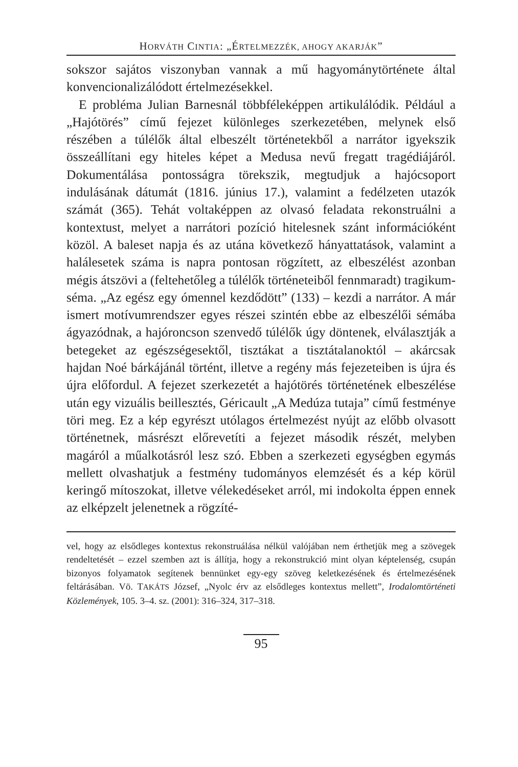HORVÁTH CINTIA: „ÉRTELMEZZÉK, AHOGY AKARJÁK”
sokszor sajátos viszonyban vannak a mű hagyománytörténete által konvencionalizálódott értelmezésekkel.
E probléma Julian Barnesnál többféleképpen artikulálódik. Például a „Hajótörés” című fejezet különleges szerkezetében, melynek első részében a túlélők által elbeszélt történetekből a narrátor igyekszik összeállítani egy hiteles képet a Medusa nevű fregatt tragédiájáról. Dokumentálása pontosságra törekszik, megtudjuk a hajócsoport indulásának dátumát (1816. június 17.), valamint a fedélzeten utazók számát (365). Tehát voltaképpen az olvasó feladata rekonstruálni a kontextust, melyet a narrátori pozíció hitelesnek szánt információként közöl. A baleset napja és az utána következő hányattatások, valamint a halálesetek száma is napra pontosan rögzített, az elbeszélést azonban mégis átszövi a (feltehetőleg a túlélők történeteiből fennmaradt) tragikum-séma. „Az egész egy ómennel kezdődött” (133) – kezdi a narrátor. A már ismert motívumrendszer egyes részei szintén ebbe az elbeszélői sémába ágyazódnak, a hajóroncson szenvedő túlélők úgy döntenek, elválasztják a betegeket az egészségesektől, tisztákat a tisztátalanoktól – akárcsak hajdan Noé bárkájánál történt, illetve a regény más fejezeteiben is újra és újra előfordul. A fejezet szerkezetét a hajótörés történetének elbeszélése után egy vizuális beillesztés, Géricault „A Medúza tutaja” című festménye töri meg. Ez a kép egyrészt utólagos értelmezést nyújt az előbb olvasott történetnek, másrészt előrevetíti a fejezet második részét, melyben magáról a műalkotásról lesz szó. Ebben a szerkezeti egységben egymás mellett olvashatjuk a festmény tudományos elemzését és a kép körül keringő mítoszokat, illetve vélekedéseket arról, mi indokolta éppen ennek az elképzelt jelenetnek a rögzíté-
vel, hogy az elsődleges kontextus rekonstruálása nélkül valójában nem érthetjük meg a szövegek rendeltetését – ezzel szemben azt is állítja, hogy a rekonstrukció mint olyan képtelenség, csupán bizonyos folyamatok segítenek bennünket egy-egy szöveg keletkezésének és értelmezésének feltárásában. Vö. TAKÁTS József, „Nyolc érv az elsődleges kontextus mellett”, Irodalomtörténeti Közlemények, 105. 3–4. sz. (2001): 316–324, 317–318.
95